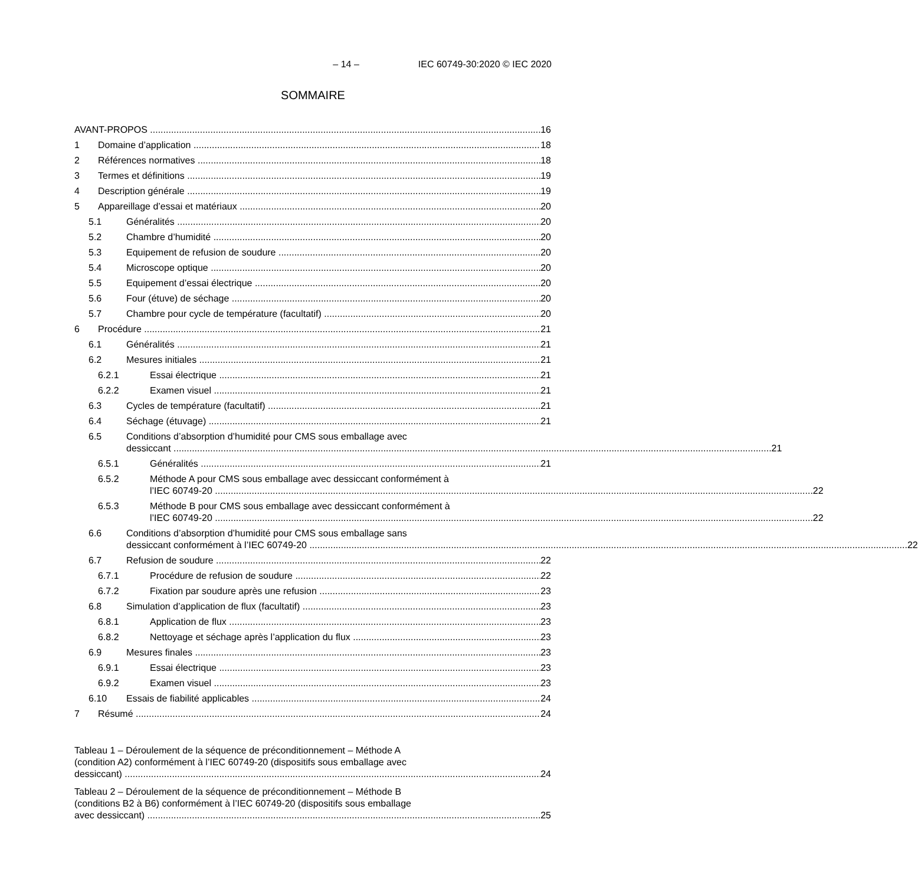– 14 – IEC 60749-30:2020 © IEC 2020
SOMMAIRE
AVANT-PROPOS 16
1 Domaine d’application 18
2 Références normatives 18
3 Termes et définitions 19
4 Description générale 19
5 Appareillage d’essai et matériaux 20
5.1 Généralités 20
5.2 Chambre d’humidité 20
5.3 Equipement de refusion de soudure 20
5.4 Microscope optique 20
5.5 Equipement d’essai électrique 20
5.6 Four (étuve) de séchage 20
5.7 Chambre pour cycle de température (facultatif) 20
6 Procédure 21
6.1 Généralités 21
6.2 Mesures initiales 21
6.2.1 Essai électrique 21
6.2.2 Examen visuel 21
6.3 Cycles de température (facultatif) 21
6.4 Séchage (étuvage) 21
6.5 Conditions d’absorption d’humidité pour CMS sous emballage avec
dessiccant 21
6.5.1 Généralités 21
6.5.2 Méthode A pour CMS sous emballage avec dessiccant conformément à
l’IEC 60749-20 22
6.5.3 Méthode B pour CMS sous emballage avec dessiccant conformément à
l’IEC 60749-20 22
6.6 Conditions d’absorption d’humidité pour CMS sous emballage sans
dessiccant conformément à l’IEC 60749-20 22
6.7 Refusion de soudure 22
6.7.1 Procédure de refusion de soudure 22
6.7.2 Fixation par soudure après une refusion 23
6.8 Simulation d’application de flux (facultatif) 23
6.8.1 Application de flux 23
6.8.2 Nettoyage et séchage après l’application du flux 23
6.9 Mesures finales 23
6.9.1 Essai électrique 23
6.9.2 Examen visuel 23
6.10 Essais de fiabilité applicables 24
7 Résumé 24
Tableau 1 – Déroulement de la séquence de préconditionnement – Méthode A
(condition A2) conformément à l’IEC 60749-20 (dispositifs sous emballage avec
dessiccant) 24
Tableau 2 – Déroulement de la séquence de préconditionnement – Méthode B
(conditions B2 à B6) conformément à l’IEC 60749-20 (dispositifs sous emballage
avec dessiccant) 25